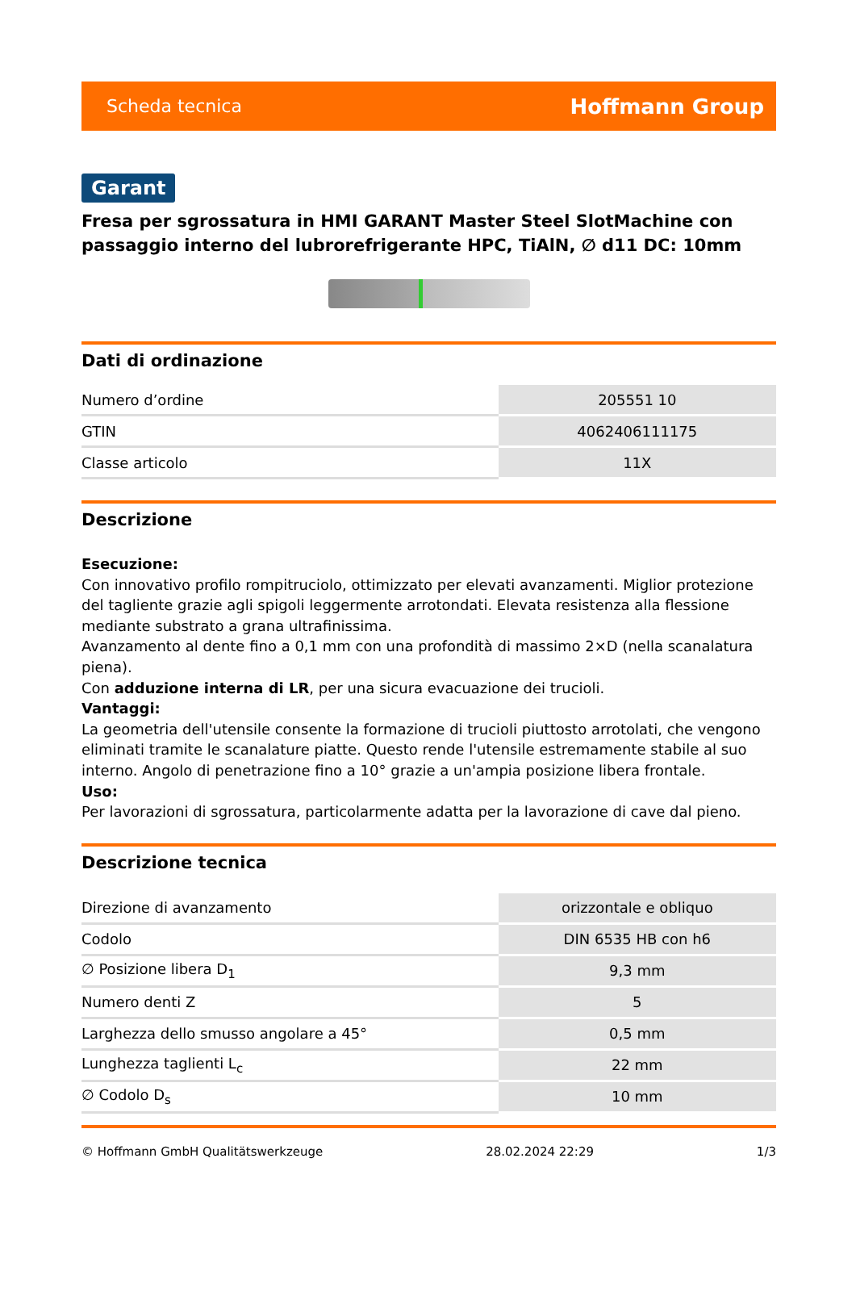Scheda tecnica Hoffmann Group
Garant
Fresa per sgrossatura in HMI GARANT Master Steel SlotMachine con passaggio interno del lubrorefrigerante HPC, TiAlN, ∅ d11 DC: 10mm
Dati di ordinazione
| Numero d’ordine | 205551 10 |
| GTIN | 4062406111175 |
| Classe articolo | 11X |
Descrizione
Esecuzione:
Con innovativo profilo rompitruciolo, ottimizzato per elevati avanzamenti. Miglior protezione del tagliente grazie agli spigoli leggermente arrotondati. Elevata resistenza alla flessione mediante substrato a grana ultrafinissima.
Avanzamento al dente fino a 0,1 mm con una profondità di massimo 2×D (nella scanalatura piena).
Con adduzione interna di LR, per una sicura evacuazione dei trucioli.
Vantaggi:
La geometria dell'utensile consente la formazione di trucioli piuttosto arrotolati, che vengono eliminati tramite le scanalature piatte. Questo rende l'utensile estremamente stabile al suo interno. Angolo di penetrazione fino a 10° grazie a un'ampia posizione libera frontale.
Uso:
Per lavorazioni di sgrossatura, particolarmente adatta per la lavorazione di cave dal pieno.
Descrizione tecnica
| Direzione di avanzamento | orizzontale e obliquo |
| Codolo | DIN 6535 HB con h6 |
| ∅ Posizione libera D<sub>1</sub> | 9,3 mm |
| Numero denti Z | 5 |
| Larghezza dello smusso angolare a 45° | 0,5 mm |
| Lunghezza taglienti L<sub>c</sub> | 22 mm |
| ∅ Codolo D<sub>s</sub> | 10 mm |
© Hoffmann GmbH Qualitätswerkzeuge 28.02.2024 22:29 1/3